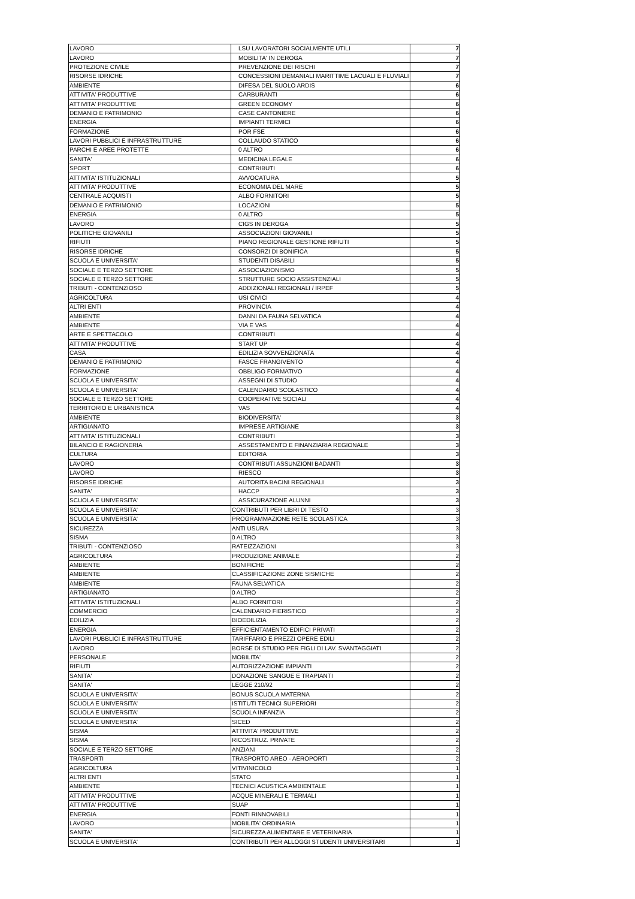| LAVORO | LSU LAVORATORI SOCIALMENTE UTILI | 7 |
| LAVORO | MOBILITA' IN DEROGA | 7 |
| PROTEZIONE CIVILE | PREVENZIONE DEI RISCHI | 7 |
| RISORSE IDRICHE | CONCESSIONI DEMANIALI MARITTIME LACUALI E FLUVIALI | 7 |
| AMBIENTE | DIFESA DEL SUOLO ARDIS | 6 |
| ATTIVITA' PRODUTTIVE | CARBURANTI | 6 |
| ATTIVITA' PRODUTTIVE | GREEN ECONOMY | 6 |
| DEMANIO E PATRIMONIO | CASE CANTONIERE | 6 |
| ENERGIA | IMPIANTI TERMICI | 6 |
| FORMAZIONE | POR FSE | 6 |
| LAVORI PUBBLICI E INFRASTRUTTURE | COLLAUDO STATICO | 6 |
| PARCHI E AREE PROTETTE | 0 ALTRO | 6 |
| SANITA' | MEDICINA LEGALE | 6 |
| SPORT | CONTRIBUTI | 6 |
| ATTIVITA' ISTITUZIONALI | AVVOCATURA | 5 |
| ATTIVITA' PRODUTTIVE | ECONOMIA DEL MARE | 5 |
| CENTRALE ACQUISTI | ALBO FORNITORI | 5 |
| DEMANIO E PATRIMONIO | LOCAZIONI | 5 |
| ENERGIA | 0 ALTRO | 5 |
| LAVORO | CIGS IN DEROGA | 5 |
| POLITICHE GIOVANILI | ASSOCIAZIONI GIOVANILI | 5 |
| RIFIUTI | PIANO REGIONALE GESTIONE RIFIUTI | 5 |
| RISORSE IDRICHE | CONSORZI DI BONIFICA | 5 |
| SCUOLA E UNIVERSITA' | STUDENTI DISABILI | 5 |
| SOCIALE E TERZO SETTORE | ASSOCIAZIONISMO | 5 |
| SOCIALE E TERZO SETTORE | STRUTTURE SOCIO ASSISTENZIALI | 5 |
| TRIBUTI - CONTENZIOSO | ADDIZIONALI REGIONALI / IRPEF | 5 |
| AGRICOLTURA | USI CIVICI | 4 |
| ALTRI ENTI | PROVINCIA | 4 |
| AMBIENTE | DANNI DA FAUNA SELVATICA | 4 |
| AMBIENTE | VIA E VAS | 4 |
| ARTE E SPETTACOLO | CONTRIBUTI | 4 |
| ATTIVITA' PRODUTTIVE | START UP | 4 |
| CASA | EDILIZIA SOVVENZIONATA | 4 |
| DEMANIO E PATRIMONIO | FASCE FRANGIVENTO | 4 |
| FORMAZIONE | OBBLIGO FORMATIVO | 4 |
| SCUOLA E UNIVERSITA' | ASSEGNI DI STUDIO | 4 |
| SCUOLA E UNIVERSITA' | CALENDARIO SCOLASTICO | 4 |
| SOCIALE E TERZO SETTORE | COOPERATIVE SOCIALI | 4 |
| TERRITORIO E URBANISTICA | VAS | 4 |
| AMBIENTE | BIODIVERSITA' | 3 |
| ARTIGIANATO | IMPRESE ARTIGIANE | 3 |
| ATTIVITA' ISTITUZIONALI | CONTRIBUTI | 3 |
| BILANCIO E RAGIONERIA | ASSESTAMENTO E FINANZIARIA REGIONALE | 3 |
| CULTURA | EDITORIA | 3 |
| LAVORO | CONTRIBUTI ASSUNZIONI BADANTI | 3 |
| LAVORO | RIESCO | 3 |
| RISORSE IDRICHE | AUTORITA BACINI REGIONALI | 3 |
| SANITA' | HACCP | 3 |
| SCUOLA E UNIVERSITA' | ASSICURAZIONE ALUNNI | 3 |
| SCUOLA E UNIVERSITA' | CONTRIBUTI PER LIBRI DI TESTO | 3 |
| SCUOLA E UNIVERSITA' | PROGRAMMAZIONE RETE SCOLASTICA | 3 |
| SICUREZZA | ANTI USURA | 3 |
| SISMA | 0 ALTRO | 3 |
| TRIBUTI - CONTENZIOSO | RATEIZZAZIONI | 3 |
| AGRICOLTURA | PRODUZIONE ANIMALE | 2 |
| AMBIENTE | BONIFICHE | 2 |
| AMBIENTE | CLASSIFICAZIONE ZONE SISMICHE | 2 |
| AMBIENTE | FAUNA SELVATICA | 2 |
| ARTIGIANATO | 0 ALTRO | 2 |
| ATTIVITA' ISTITUZIONALI | ALBO FORNITORI | 2 |
| COMMERCIO | CALENDARIO FIERISTICO | 2 |
| EDILIZIA | BIOEDILIZIA | 2 |
| ENERGIA | EFFICIENTAMENTO EDIFICI PRIVATI | 2 |
| LAVORI PUBBLICI E INFRASTRUTTURE | TARIFFARIO E PREZZI OPERE EDILI | 2 |
| LAVORO | BORSE DI STUDIO PER FIGLI DI LAV. SVANTAGGIATI | 2 |
| PERSONALE | MOBILITA' | 2 |
| RIFIUTI | AUTORIZZAZIONE IMPIANTI | 2 |
| SANITA' | DONAZIONE SANGUE E TRAPIANTI | 2 |
| SANITA' | LEGGE 210/92 | 2 |
| SCUOLA E UNIVERSITA' | BONUS SCUOLA MATERNA | 2 |
| SCUOLA E UNIVERSITA' | ISTITUTI TECNICI SUPERIORI | 2 |
| SCUOLA E UNIVERSITA' | SCUOLA INFANZIA | 2 |
| SCUOLA E UNIVERSITA' | SICED | 2 |
| SISMA | ATTIVITA' PRODUTTIVE | 2 |
| SISMA | RICOSTRUZ. PRIVATE | 2 |
| SOCIALE E TERZO SETTORE | ANZIANI | 2 |
| TRASPORTI | TRASPORTO AREO - AEROPORTI | 2 |
| AGRICOLTURA | VITIVINICOLO | 1 |
| ALTRI ENTI | STATO | 1 |
| AMBIENTE | TECNICI ACUSTICA AMBIENTALE | 1 |
| ATTIVITA' PRODUTTIVE | ACQUE MINERALI E TERMALI | 1 |
| ATTIVITA' PRODUTTIVE | SUAP | 1 |
| ENERGIA | FONTI RINNOVABILI | 1 |
| LAVORO | MOBILITA' ORDINARIA | 1 |
| SANITA' | SICUREZZA ALIMENTARE E VETERINARIA | 1 |
| SCUOLA E UNIVERSITA' | CONTRIBUTI PER ALLOGGI STUDENTI UNIVERSITARI | 1 |